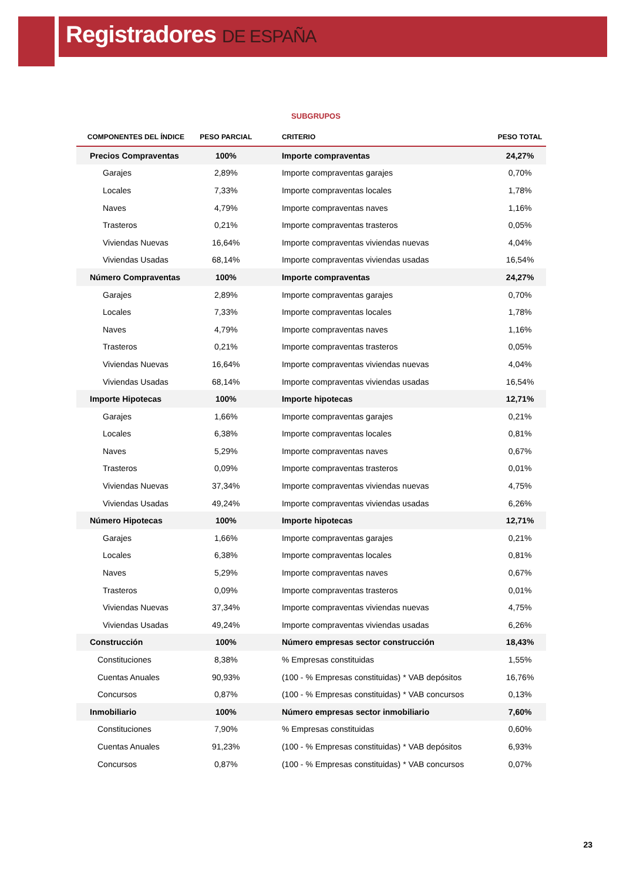Registradores DE ESPAÑA
SUBGRUPOS
| COMPONENTES DEL ÍNDICE | PESO PARCIAL | CRITERIO | PESO TOTAL |
| --- | --- | --- | --- |
| Precios Compraventas | 100% | Importe compraventas | 24,27% |
| Garajes | 2,89% | Importe compraventas garajes | 0,70% |
| Locales | 7,33% | Importe compraventas locales | 1,78% |
| Naves | 4,79% | Importe compraventas naves | 1,16% |
| Trasteros | 0,21% | Importe compraventas trasteros | 0,05% |
| Viviendas Nuevas | 16,64% | Importe compraventas viviendas nuevas | 4,04% |
| Viviendas Usadas | 68,14% | Importe compraventas viviendas usadas | 16,54% |
| Número Compraventas | 100% | Importe compraventas | 24,27% |
| Garajes | 2,89% | Importe compraventas garajes | 0,70% |
| Locales | 7,33% | Importe compraventas locales | 1,78% |
| Naves | 4,79% | Importe compraventas naves | 1,16% |
| Trasteros | 0,21% | Importe compraventas trasteros | 0,05% |
| Viviendas Nuevas | 16,64% | Importe compraventas viviendas nuevas | 4,04% |
| Viviendas Usadas | 68,14% | Importe compraventas viviendas usadas | 16,54% |
| Importe Hipotecas | 100% | Importe hipotecas | 12,71% |
| Garajes | 1,66% | Importe compraventas garajes | 0,21% |
| Locales | 6,38% | Importe compraventas locales | 0,81% |
| Naves | 5,29% | Importe compraventas naves | 0,67% |
| Trasteros | 0,09% | Importe compraventas trasteros | 0,01% |
| Viviendas Nuevas | 37,34% | Importe compraventas viviendas nuevas | 4,75% |
| Viviendas Usadas | 49,24% | Importe compraventas viviendas usadas | 6,26% |
| Número Hipotecas | 100% | Importe hipotecas | 12,71% |
| Garajes | 1,66% | Importe compraventas garajes | 0,21% |
| Locales | 6,38% | Importe compraventas locales | 0,81% |
| Naves | 5,29% | Importe compraventas naves | 0,67% |
| Trasteros | 0,09% | Importe compraventas trasteros | 0,01% |
| Viviendas Nuevas | 37,34% | Importe compraventas viviendas nuevas | 4,75% |
| Viviendas Usadas | 49,24% | Importe compraventas viviendas usadas | 6,26% |
| Construcción | 100% | Número empresas sector construcción | 18,43% |
| Constituciones | 8,38% | % Empresas constituidas | 1,55% |
| Cuentas Anuales | 90,93% | (100 - % Empresas constituidas) * VAB depósitos | 16,76% |
| Concursos | 0,87% | (100 - % Empresas constituidas) * VAB concursos | 0,13% |
| Inmobiliario | 100% | Número empresas sector inmobiliario | 7,60% |
| Constituciones | 7,90% | % Empresas constituidas | 0,60% |
| Cuentas Anuales | 91,23% | (100 - % Empresas constituidas) * VAB depósitos | 6,93% |
| Concursos | 0,87% | (100 - % Empresas constituidas) * VAB concursos | 0,07% |
23